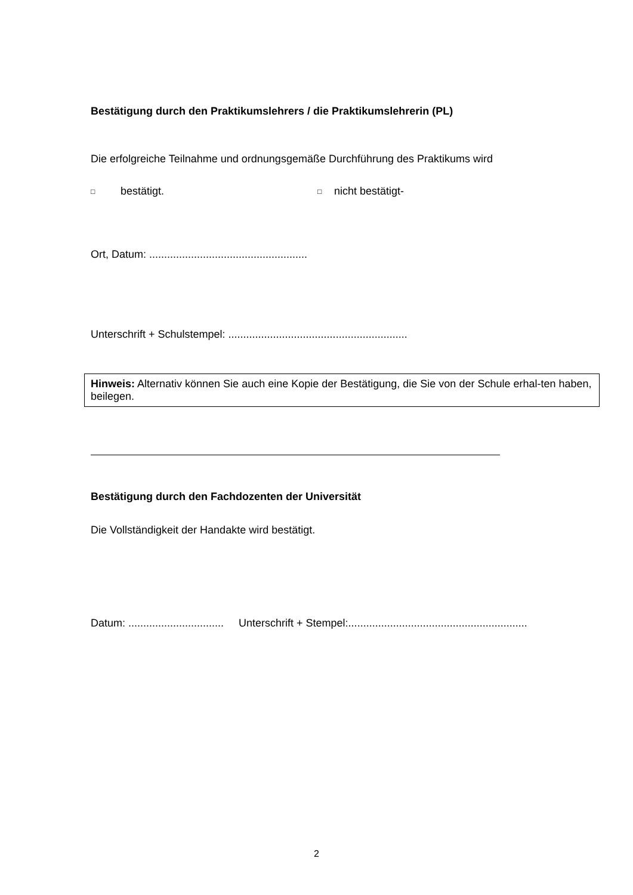Bestätigung durch den Praktikumslehrers / die Praktikumslehrerin (PL)
Die erfolgreiche Teilnahme und ordnungsgemäße Durchführung des Praktikums wird
□ bestätigt. □ nicht bestätigt-
Ort, Datum: .....................................................
Unterschrift + Schulstempel: ............................................................
Hinweis: Alternativ können Sie auch eine Kopie der Bestätigung, die Sie von der Schule erhal-ten haben, beilegen.
Bestätigung durch den Fachdozenten der Universität
Die Vollständigkeit der Handakte wird bestätigt.
Datum: ................................ Unterschrift + Stempel:............................................................
2